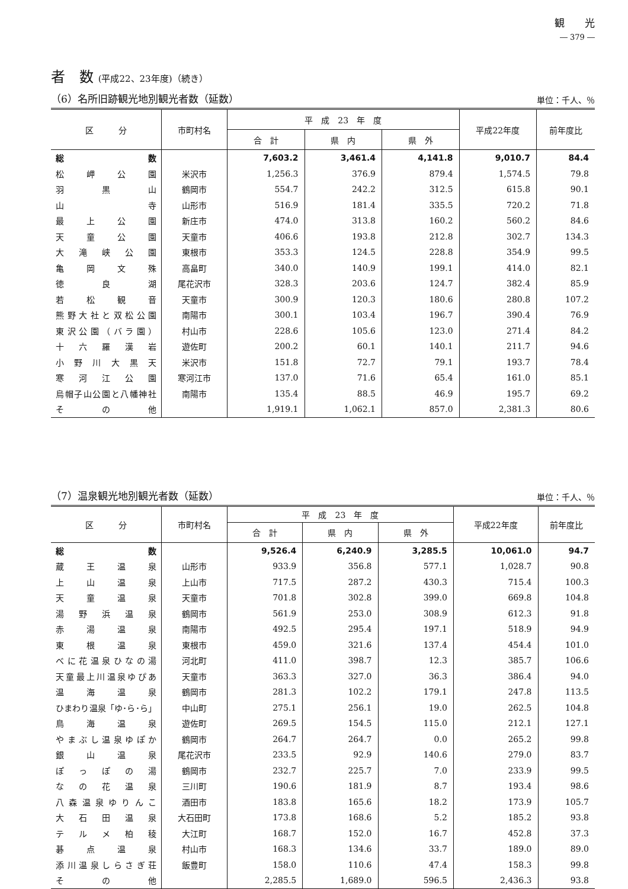観　　光
― 379 ―
者　数 (平成22、23年度)（続き）
（6）名所旧跡観光地別観光者数（延数） 単位：千人、％
| 区 分 | 市町村名 | 平 成 23 年 度 | | | 平成22年度 | 前年度比 |
| --- | --- | --- | --- | --- | --- | --- |
| | | 合 計 | 県 内 | 県 外 | | |
| 総数 | | 7,603.2 | 3,461.4 | 4,141.8 | 9,010.7 | 84.4 |
| 松岬公園 | 米沢市 | 1,256.3 | 376.9 | 879.4 | 1,574.5 | 79.8 |
| 羽黒山 | 鶴岡市 | 554.7 | 242.2 | 312.5 | 615.8 | 90.1 |
| 山寺 | 山形市 | 516.9 | 181.4 | 335.5 | 720.2 | 71.8 |
| 最上公園 | 新庄市 | 474.0 | 313.8 | 160.2 | 560.2 | 84.6 |
| 天童公園 | 天童市 | 406.6 | 193.8 | 212.8 | 302.7 | 134.3 |
| 大滝峡公園 | 東根市 | 353.3 | 124.5 | 228.8 | 354.9 | 99.5 |
| 亀岡文殊 | 高畠町 | 340.0 | 140.9 | 199.1 | 414.0 | 82.1 |
| 徳良湖 | 尾花沢市 | 328.3 | 203.6 | 124.7 | 382.4 | 85.9 |
| 若松観音 | 天童市 | 300.9 | 120.3 | 180.6 | 280.8 | 107.2 |
| 熊野大社と双松公園 | 南陽市 | 300.1 | 103.4 | 196.7 | 390.4 | 76.9 |
| 東沢公園（バラ園） | 村山市 | 228.6 | 105.6 | 123.0 | 271.4 | 84.2 |
| 十六羅漢岩 | 遊佐町 | 200.2 | 60.1 | 140.1 | 211.7 | 94.6 |
| 小野川大黒天 | 米沢市 | 151.8 | 72.7 | 79.1 | 193.7 | 78.4 |
| 寒河江公園 | 寒河江市 | 137.0 | 71.6 | 65.4 | 161.0 | 85.1 |
| 烏帽子山公園と八幡神社 | 南陽市 | 135.4 | 88.5 | 46.9 | 195.7 | 69.2 |
| その他 | | 1,919.1 | 1,062.1 | 857.0 | 2,381.3 | 80.6 |
（7）温泉観光地別観光者数（延数） 単位：千人、％
| 区 分 | 市町村名 | 平 成 23 年 度 | | | 平成22年度 | 前年度比 |
| --- | --- | --- | --- | --- | --- | --- |
| | | 合 計 | 県 内 | 県 外 | | |
| 総数 | | 9,526.4 | 6,240.9 | 3,285.5 | 10,061.0 | 94.7 |
| 蔵王温泉 | 山形市 | 933.9 | 356.8 | 577.1 | 1,028.7 | 90.8 |
| 上山温泉 | 上山市 | 717.5 | 287.2 | 430.3 | 715.4 | 100.3 |
| 天童温泉 | 天童市 | 701.8 | 302.8 | 399.0 | 669.8 | 104.8 |
| 湯野浜温泉 | 鶴岡市 | 561.9 | 253.0 | 308.9 | 612.3 | 91.8 |
| 赤湯温泉 | 南陽市 | 492.5 | 295.4 | 197.1 | 518.9 | 94.9 |
| 東根温泉 | 東根市 | 459.0 | 321.6 | 137.4 | 454.4 | 101.0 |
| べに花温泉ひなの湯 | 河北町 | 411.0 | 398.7 | 12.3 | 385.7 | 106.6 |
| 天童最上川温泉ゆぴあ | 天童市 | 363.3 | 327.0 | 36.3 | 386.4 | 94.0 |
| 温海温泉 | 鶴岡市 | 281.3 | 102.2 | 179.1 | 247.8 | 113.5 |
| ひまわり温泉「ゆ･ら･ら」 | 中山町 | 275.1 | 256.1 | 19.0 | 262.5 | 104.8 |
| 鳥海温泉 | 遊佐町 | 269.5 | 154.5 | 115.0 | 212.1 | 127.1 |
| やまぶし温泉ゆぽか | 鶴岡市 | 264.7 | 264.7 | 0.0 | 265.2 | 99.8 |
| 銀山温泉 | 尾花沢市 | 233.5 | 92.9 | 140.6 | 279.0 | 83.7 |
| ぽっぽの湯 | 鶴岡市 | 232.7 | 225.7 | 7.0 | 233.9 | 99.5 |
| なの花温泉 | 三川町 | 190.6 | 181.9 | 8.7 | 193.4 | 98.6 |
| 八森温泉ゆりんこ | 酒田市 | 183.8 | 165.6 | 18.2 | 173.9 | 105.7 |
| 大石田温泉 | 大石田町 | 173.8 | 168.6 | 5.2 | 185.2 | 93.8 |
| テルメ柏稜 | 大江町 | 168.7 | 152.0 | 16.7 | 452.8 | 37.3 |
| 碁点温泉 | 村山市 | 168.3 | 134.6 | 33.7 | 189.0 | 89.0 |
| 添川温泉しらさぎ荘 | 飯豊町 | 158.0 | 110.6 | 47.4 | 158.3 | 99.8 |
| その他 | | 2,285.5 | 1,689.0 | 596.5 | 2,436.3 | 93.8 |